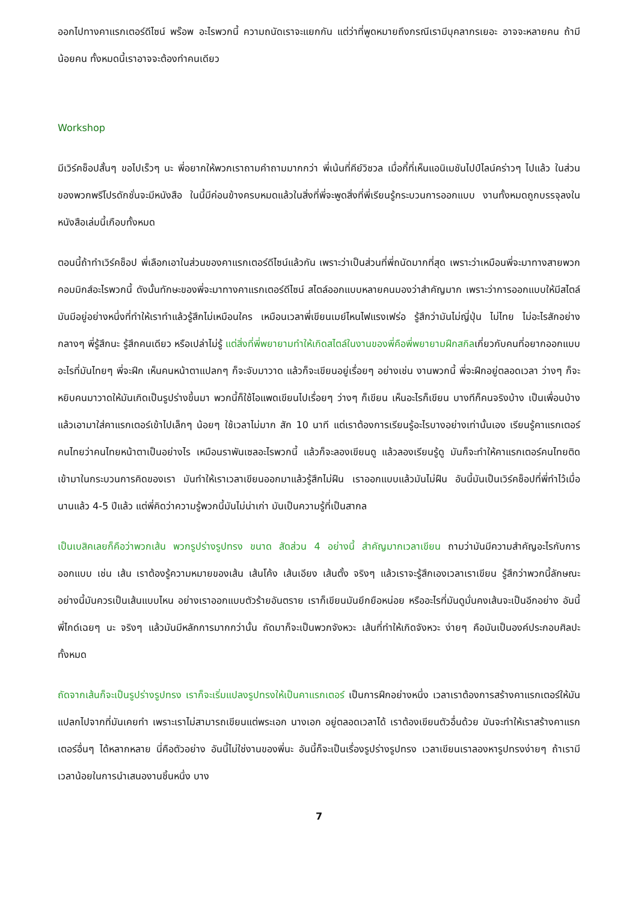ออกไปทางคาแรกเตอร์ดีไซน์ พร๊อพ อะไรพวกนี้ ความถนัดเราจะแยกกัน แต่ว่าที่พูดหมายถึงกรณีเรามีบุคลากรเยอะ อาจจะหลายคน ถ้ามีน้อยคน ทั้งหมดนี้เราอาจจะต้องทำคนเดียว
Workshop
มีเวิร์คช็อปสั้นๆ ขอไปเร็วๆ นะ พี่อยากให้พวกเราถามคำถามมากกว่า พี่เน้นที่คีย์วิชวล เมื่อกี้ที่เห็นแอนิเมชันไปป์ไลน์คร่าวๆ ไปแล้ว ในส่วนของพวกพรีโปรดักชั่นจะมีหนังสือ ในนี้มีค่อนข้างครบหมดแล้วในสิ่งที่พี่จะพูดสิ่งที่พี่เรียนรู้กระบวนการออกแบบ งานทั้งหมดถูกบรรจุลงในหนังสือเล่มนี้เกือบทั้งหมด
ตอนนี้ถ้าทำเวิร์คช็อป พี่เลือกเอาในส่วนของคาแรกเตอร์ดีไซน์แล้วกัน เพราะว่าเป็นส่วนที่พี่ถนัดมากที่สุด เพราะว่าเหมือนพี่จะมาทางสายพวกคอมมิกส์อะไรพวกนี้ ดังนั้นทักษะของพี่จะมาทางคาแรกเตอร์ดีไซน์ สไตล์ออกแบบหลายคนมองว่าสำคัญมาก เพราะว่าการออกแบบให้มีสไตล์มันมีอยู่อย่างหนึ่งที่ทำให้เราทำแล้วรู้สึกไม่เหมือนใคร เหมือนเวลาพี่เขียนเมย์ไหนไฟแรงเฟร่อ รู้สึกว่ามันไม่ญี่ปุ่น ไม่ไทย ไม่อะไรสักอย่าง กลางๆ พี่รู้สึกนะ รู้สึกคนเดียว หรือเปล่าไม่รู้ แต่สิ่งที่พี่พยายามทำให้เกิดสไตล์ในงานของพี่คือพี่พยายามฝึกสกิลเกี่ยวกับคนที่อยากออกแบบอะไรที่มันไทยๆ พี่จะฝึก เห็นคนหน้าตาแปลกๆ ก็จะจับมาวาด แล้วก็จะเขียนอยู่เรื่อยๆ อย่างเช่น งานพวกนี้ พี่จะฝึกอยู่ตลอดเวลา ว่างๆ ก็จะหยิบคนมาวาดให้มันเกิดเป็นรูปร่างขึ้นมา พวกนี้ก็ใช้ไอแพดเขียนไปเรื่อยๆ ว่างๆ ก็เขียน เห็นอะไรก็เขียน บางทีก็คนจริงบ้าง เป็นเพื่อนบ้าง แล้วเอามาใส่คาแรกเตอร์เข้าไปเล็กๆ น้อยๆ ใช้เวลาไม่มาก สัก 10 นาที แต่เราต้องการเรียนรู้อะไรบางอย่างเท่านั้นเอง เรียนรู้คาแรกเตอร์คนไทยว่าคนไทยหน้าตาเป็นอย่างไร เหมือนราพันเซลอะไรพวกนี้ แล้วก็จะลองเขียนดู แล้วลองเรียนรู้ดู มันก็จะทำให้คาแรกเตอร์คนไทยติดเข้ามาในกระบวนการคิดของเรา มันทำให้เราเวลาเขียนออกมาแล้วรู้สึกไม่ฝืน เราออกแบบแล้วมันไม่ฝืน อันนี้มันเป็นเวิร์คช็อปที่พี่ทำไว้เมื่อนานแล้ว 4-5 ปีแล้ว แต่พี่คิดว่าความรู้พวกนี้มันไม่น่าเก่า มันเป็นความรู้ที่เป็นสากล
เป็นเบสิคเลยก็คือว่าพวกเส้น พวกรูปร่างรูปทรง ขนาด สัดส่วน 4 อย่างนี้ สำคัญมากเวลาเขียน ถามว่ามันมีความสำคัญอะไรกับการออกแบบ เช่น เส้น เราต้องรู้ความหมายของเส้น เส้นโค้ง เส้นเอียง เส้นตั้ง จริงๆ แล้วเราจะรู้สึกเองเวลาเราเขียน รู้สึกว่าพวกนี้ลักษณะอย่างนี้มันควรเป็นเส้นแบบไหน อย่างเราออกแบบตัวร้ายอันตราย เราก็เขียนมันยึกยือหน่อย หรืออะไรที่มันดูมั่นคงเส้นจะเป็นอีกอย่าง อันนี้พี่ไกด์เฉยๆ นะ จริงๆ แล้วมันมีหลักการมากกว่านั้น ถัดมาก็จะเป็นพวกจังหวะ เส้นที่ทำให้เกิดจังหวะ ง่ายๆ คือมันเป็นองค์ประกอบศิลปะทั้งหมด
ถัดจากเส้นก็จะเป็นรูปร่างรูปทรง เราก็จะเริ่มแปลงรูปทรงให้เป็นคาแรกเตอร์ เป็นการฝึกอย่างหนึ่ง เวลาเราต้องการสร้างคาแรกเตอร์ให้มันแปลกไปจากที่มันเคยทำ เพราะเราไม่สามารถเขียนแต่พระเอก นางเอก อยู่ตลอดเวลาได้ เราต้องเขียนตัวอื่นด้วย มันจะทำให้เราสร้างคาแรกเตอร์อื่นๆ ได้หลากหลาย นี่คือตัวอย่าง อันนี้ไม่ใช่งานของพี่นะ อันนี้ก็จะเป็นเรื่องรูปร่างรูปทรง เวลาเขียนเราลองหารูปทรงง่ายๆ ถ้าเรามีเวลาน้อยในการนำเสนองานชิ้นหนึ่ง บาง
7